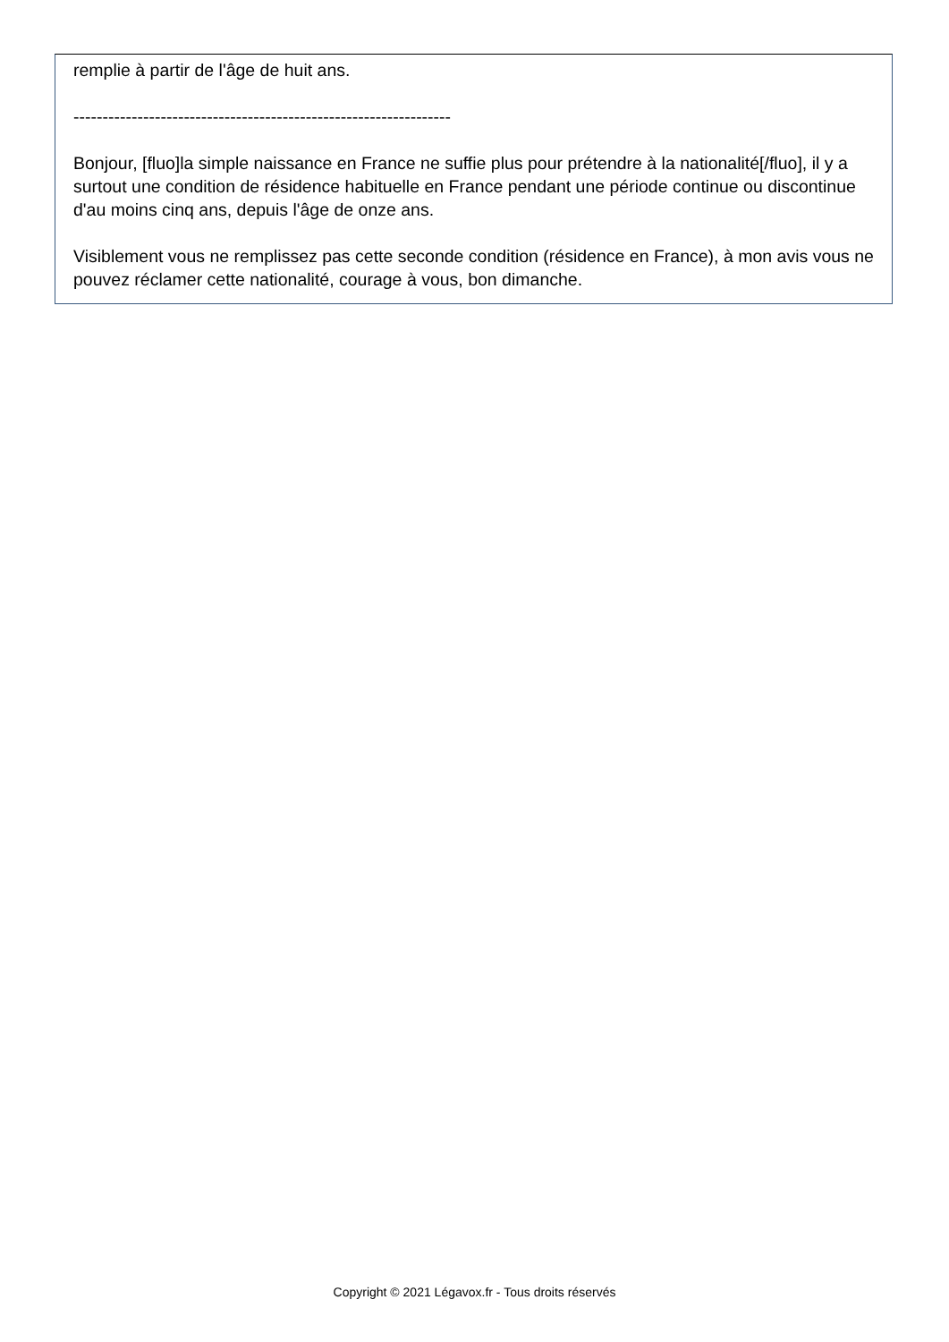remplie à partir de l'âge de huit ans.
-----------------------------------------------------------------
Bonjour, [fluo]la simple naissance en France ne suffie plus pour prétendre à la nationalité[/fluo], il y a surtout une condition de résidence habituelle en France pendant une période continue ou discontinue d'au moins cinq ans, depuis l'âge de onze ans.
Visiblement vous ne remplissez pas cette seconde condition (résidence en France), à mon avis vous ne pouvez réclamer cette nationalité, courage à vous, bon dimanche.
Copyright © 2021 Légavox.fr - Tous droits réservés